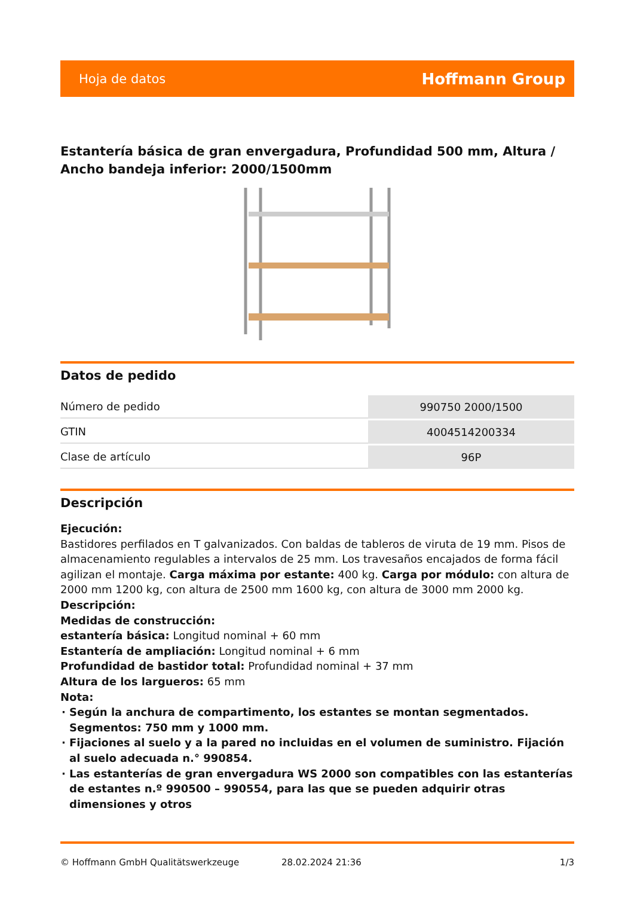Hoja de datos Hoffmann Group
Estantería básica de gran envergadura, Profundidad 500 mm, Altura / Ancho bandeja inferior: 2000/1500mm
Datos de pedido
| Número de pedido | 990750 2000/1500 |
| GTIN | 4004514200334 |
| Clase de artículo | 96P |
Descripción
Ejecución:
Bastidores perfilados en T galvanizados. Con baldas de tableros de viruta de 19 mm. Pisos de almacenamiento regulables a intervalos de 25 mm. Los travesaños encajados de forma fácil agilizan el montaje. Carga máxima por estante: 400 kg. Carga por módulo: con altura de 2000 mm 1200 kg, con altura de 2500 mm 1600 kg, con altura de 3000 mm 2000 kg.
Descripción:
Medidas de construcción:
estantería básica: Longitud nominal + 60 mm
Estantería de ampliación: Longitud nominal + 6 mm
Profundidad de bastidor total: Profundidad nominal + 37 mm
Altura de los largueros: 65 mm
Nota:
Según la anchura de compartimento, los estantes se montan segmentados. Segmentos: 750 mm y 1000 mm.
Fijaciones al suelo y a la pared no incluidas en el volumen de suministro. Fijación al suelo adecuada n.° 990854.
Las estanterías de gran envergadura WS 2000 son compatibles con las estanterías de estantes n.º 990500 – 990554, para las que se pueden adquirir otras dimensiones y otros
© Hoffmann GmbH Qualitätswerkzeuge 28.02.2024 21:36 1/3